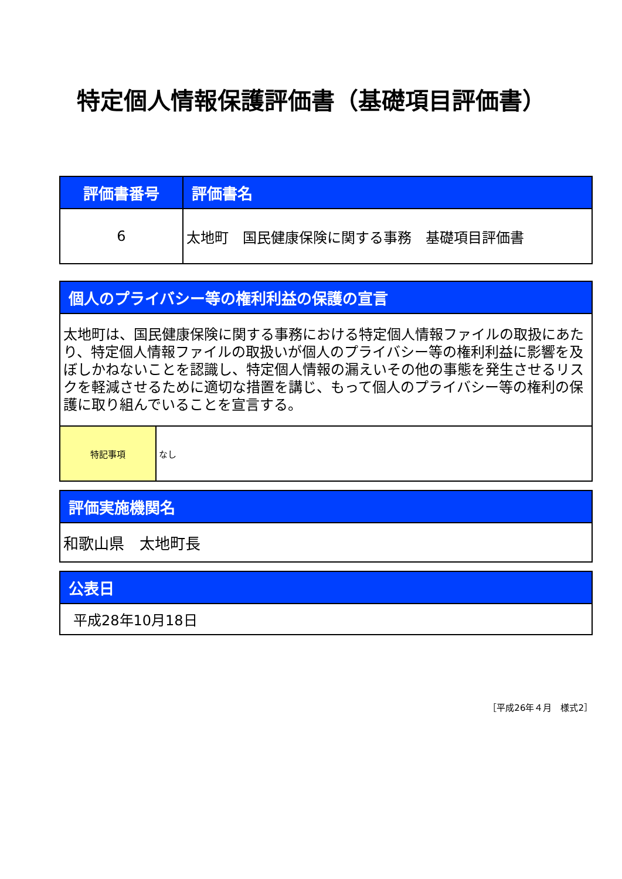特定個人情報保護評価書（基礎項目評価書）
| 評価書番号 | 評価書名 |
| --- | --- |
| 6 | 太地町 国民健康保険に関する事務 基礎項目評価書 |
| 個人のプライバシー等の権利利益の保護の宣言 | |
| --- | --- |
| 太地町は、国民健康保険に関する事務における特定個人情報ファイルの取扱にあたり、特定個人情報ファイルの取扱いが個人のプライバシー等の権利利益に影響を及ぼしかねないことを認識し、特定個人情報の漏えいその他の事態を発生させるリスクを軽減させるために適切な措置を講じ、もって個人のプライバシー等の権利の保護に取り組んでいることを宣言する。 | |
| 特記事項 | なし |
| 評価実施機関名 |
| --- |
| 和歌山県 太地町長 |
| 公表日 |
| --- |
| 平成28年10月18日 |
［平成26年４月　様式2］